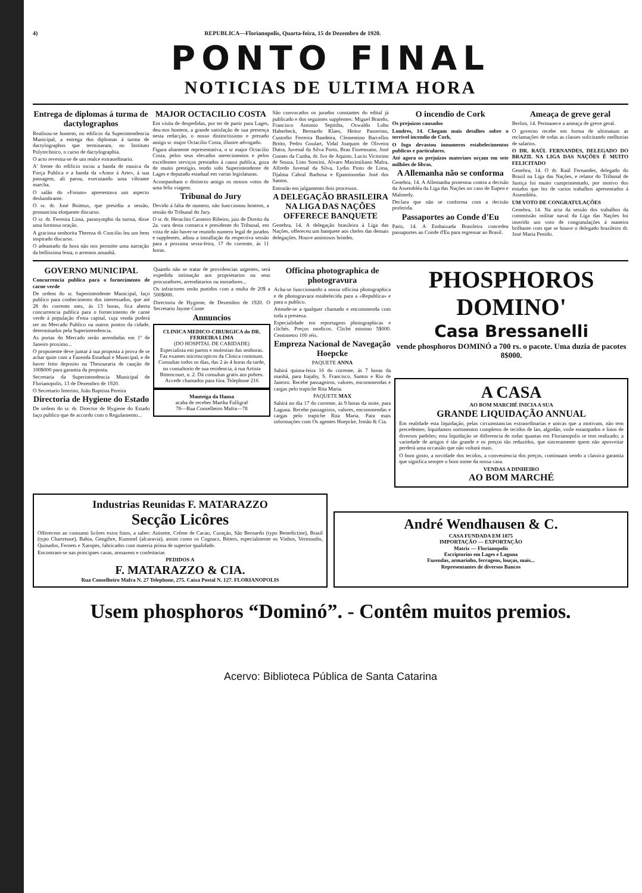4) REPUBLICA—Florianopolis, Quarta-feira, 15 de Dezembro de 1920.
PONTO FINAL
NOTICIAS DE ULTIMA HORA
Entrega de diplomas á turma de dactylographos
Realisou-se hontem, no edificio da Superintendencia Municipal, a entrega dos diplomas á turma de dactylographos que terminaram, no Instituto Polytechnico, o curso de dactylographia.
O acto revestiu-se de um realce extraordinario.
A' frente do edificio tocou a banda de musica da Força Publica e a banda da «Amor á Arte», á sua passagem, ali parou, executando uma vibrante marcha.
O salão do «Forum» apresentava um aspecto deslumbrante.
O sr. dr. José Boiteux, que presidiu a sessão, pronunciou eloquente discurso.
O sr. dr. Ferreira Lima, paranympho da turma, disse uma formosa oração.
A graciosa senhorita Thereza di Concilio leu um bem inspirado discurso.
O adeantado da hora não nos permitte uma narração da bellissima festa, o arremos amanhã.
MAJOR OCTACILIO COSTA
Em visita de despedidas, por ter de partir para Lages, deu-nos hontem, a grande satisfação de sua presença nesta redacção, o nosso distinctissimo e prezado amigo sr. major Octacilio Costa, illustre advogado.
Figura altamente representativa, o sr major Octacilio Costa, pelos seus elevados merecimentos e pelos excellentes serviços prestados á causa publica, goza de muito prestigio, tendo sido Superintendente de Lages e deputado estadual em varias legislaturas.
Acompanham o distincto amigo os nossos votos de uma feliz viagem.
Tribunal do Jury
Devido á falta de numero, não funccionou hontem, a sessão do Tribunal do Jury.
O sr. dr. Heraclito Carneiro Ribeiro, juiz de Direito da 2a. vara desta comarca e presidente do Tribunal, em vista de não haver-se reunido numero legal de jurados e supplentes, adiou a installação da respectiva sessão para a proxima sexta-feira, 17 do corrente, ás 11 horas.
São convocados os jurados constantes do edital já publicado e dos seguintes supplentes: Miguel Brando, Francisco Antonio Sepitiba, Oswaldo Lobo Haberbeck, Bernardo Klaes, Heitor Passerino, Custodio Ferreira Bandeira, Clementino Barcellos Britto, Pedro Goulart, Vidal Joaquim de Oliveira Dutra, Juvenal da Silva Porto, Braz Fiorenzano, José Gomes da Cunha, dr. Ivo de Aquino, Lucio Victorino de Souza, Lino Soncini, Alvaro Maximiliano Mafra, Alfredo Juvenal da Silva, Lydio Pinto de Lima, Djalma Cabral Barbosa e Epaminondas José dos Santos.
Entrarão em julgamento dois processos.
A DELEGAÇÃO BRASILEIRA NA LIGA DAS NAÇÕES OFFERECE BANQUETE
Genebra, 14. A delegação brasileira á Liga das Nações, offereceu um banquete aos chefes das demais delegações. Houve amistosos brindes.
O incendio de Cork
Os prejuizos causados
Londres, 14. Chegam mais detalhes sobre o terrivel incendio de Cork.
O fogo devastou innumeros estabelecimentos publicos e particulares.
Até agora os prejuizos materiaes orçam em sete milhões de libras.
A Allemanha não se conforma
Genebra, 14. A Allemanha protestou contra a decisão da Assembléa da Liga das Nações no caso de Eupen e Malmedy.
Declara que não se conforma com a decisão proferida.
Passaportes ao Conde d'Eu
Paris, 14. A Embaixada Brasileira concedeu passaportes ao Conde d'Eu para regressar ao Brasil.
Ameaça de greve geral
Berlim, 14. Permanece a ameaça de greve geral.
O governo recebe em forma de ultimatum as reclamações de todas as classes solicitando melhorias de salarios.
O DR. RAÚL FERNANDES, DELEGADO DO BRAZIL NA LIGA DAS NAÇÕES É MUITO FELICITADO
Genebra, 14. O dr. Raúl Fernandes, delegado do Brazil na Liga das Nações, e relator do Tribunal de Justiça foi muito cumprimentado, por motivo dos estudos que fez de varios trabalhos apresentados á Assembléa.
UM VOTO DE CONGRATULAÇÕES
Genebra, 14. Na acta da sessão dos trabalhos da commissão militar naval da Liga das Nações foi inserido um voto de congratulações á maneira brilhante com que se houve o delegado brazileiro dr. José Maria Penido.
GOVERNO MUNICIPAL
Concurrencia publica para o fornecimento de carne verde
De ordem do sr. Superintendente Municipal, faço publico para conhecimento dos interessados, que até 28 do corrente mez, ás 13 horas, fica aberta concurrencia publica para o fornecimento de carne verde á população d'esta capital, cuja venda poderá ser no Mercado Publico ou outros pontos da cidade, determinados pela Superintendencia.
As portas do Mercado serão arrendadas em 1º de Janeiro proximo...
O proponente deve juntar á sua proposta a prova de se achar quite com a Fazenda Estadual e Municipal, e de haver feito deposito na Thesouraria de caução de 100$000 para garantia da proposta.
Secretaria da Superintendencia Municipal de Florianopolis, 13 de Dezembro de 1920.
O Secretario Interino, João Baptista Pereira
Directoria de Hygiene do Estado
De ordem do sr. dr. Director de Hygiene do Estado faço publico que de accordo com o Regulamento...
Quando não se tratar de providencias urgentes, será expedida intimação aos proprietarios ou seus procuradores, arrendatarios ou moradores...
Os infractores serão punidos com a multa de 20$ a 500$000.
Directoria de Hygiene, de Dezembro de 1920. O Secretario Jayme Conte
Annuncios
CLINICA MEDICO-CIRURGICA do DR. FERREIRA LIMA
(DO HOSPITAL DE CARIDADE)
Especialista em partos e molestias das senhoras. Faz exames microscopicos da Clinica commum. Consultas todos os dias, das 2 ás 4 horas da tarde, no consultorio de sua residencia, á rua Artista Bittencourt, n. 2. Dá consultas gratis aos pobres. Accede chamados para fóra. Telephone 216
Manteiga da Hansa
acaba de receber Martha Fulligraf
78—Rua Conselheiro Mafra—78
Officina photographica de photogravura
Acha-se funccionando a nossa officina photographica e de photogravura estabelecida para a «Republica» e para o publico.
Attende-se a qualquer chamado e encommenda com toda a presteza.
Especialidade em reportagens photographicas e clichés. Preços modicos. Cliché minimo 5$000. Centimetro 100 réis.
Empreza Nacional de Navegação Hoepcke
PAQUETE ANNA
Sahirá quinta-feira 16 do corrente, ás 7 horas da manhã, para Itajahy, S. Francisco, Santos e Rio de Janeiro. Recebe passageiros, valores, encommendas e cargas pelo trapiche Rita Maria.
PAQUETE MAX
Sahirá no dia 17 do corrente, ás 9 horas da noite, para Laguna. Recebe passageiros, valores, encommendas e cargas pelo trapiche Rita Maria. Para mais informações com Os agentes Hoepcke, Irmão & Cia.
PHOSPHOROS DOMINO'
Casa Bressanelli
vende phosphoros DOMINÓ a 700 rs. o pacote. Uma duzia de pacotes 8$000.
A CASA
AO BOM MARCHÉ INICIA A SUA
GRANDE LIQUIDAÇÃO ANNUAL
Em realidade esta liquidação, pelas circumstancias extraordinarias e unicas que a motivam, não tem precedentes; liquidamos sortimentos completos de tecidos de lan, algodão, voile estampados e linos de diversos padrões; esta liquidação se differencia de todas quantas em Florianopolis se tem realizado; a variedade de artigos é tão grande e os preços tão reduzidos, que sinceramente quem não aproveitar perderá uma occasião que não voltará mais.
O bom gosto, a novidade dos tecidos, a conveniencia dos preços, continuam sendo a classica garantia que significa sempre o bom nome da nossa casa.
VENDAS A DINHEIRO
AO BOM MARCHÉ
Industrias Reunidas F. MATARAZZO
Secção Licôres
Offerecem ao consumo licôres extra finos, a saber: Anisette, Crême de Cacao, Curaçáo, São Bernardo (typo Benedictine), Brasil (typo Chartreuse), Bahia, Gengibre, Kummel (alcaravia), assim como os Cognacs, Bitters, especialmente os Vinhos, Vermouths, Quinados, Fernets e Xaropes, fabricados com materia prima de superior qualidade.
Encontram-se nas principaes casas, armazens e confeitarias
PEDIDOS A
F. MATARAZZO & CIA.
Rua Conselheiro Mafra N. 27 Telephone, 275. Caixa Postal N. 127. FLORIANOPOLIS
André Wendhausen & C.
CASA FUNDADA EM 1875
IMPORTAÇÃO — EXPORTAÇÃO
Matriz — Florianopolis
Escriptorios em Lages e Laguna
Fazendas, armarinho, ferragens, louças, mais...
Representantes de diversos Bancos
Usem phosphoros “Dominó”. - Contêm muitos premios.
Acervo: Biblioteca Pública de Santa Catarina